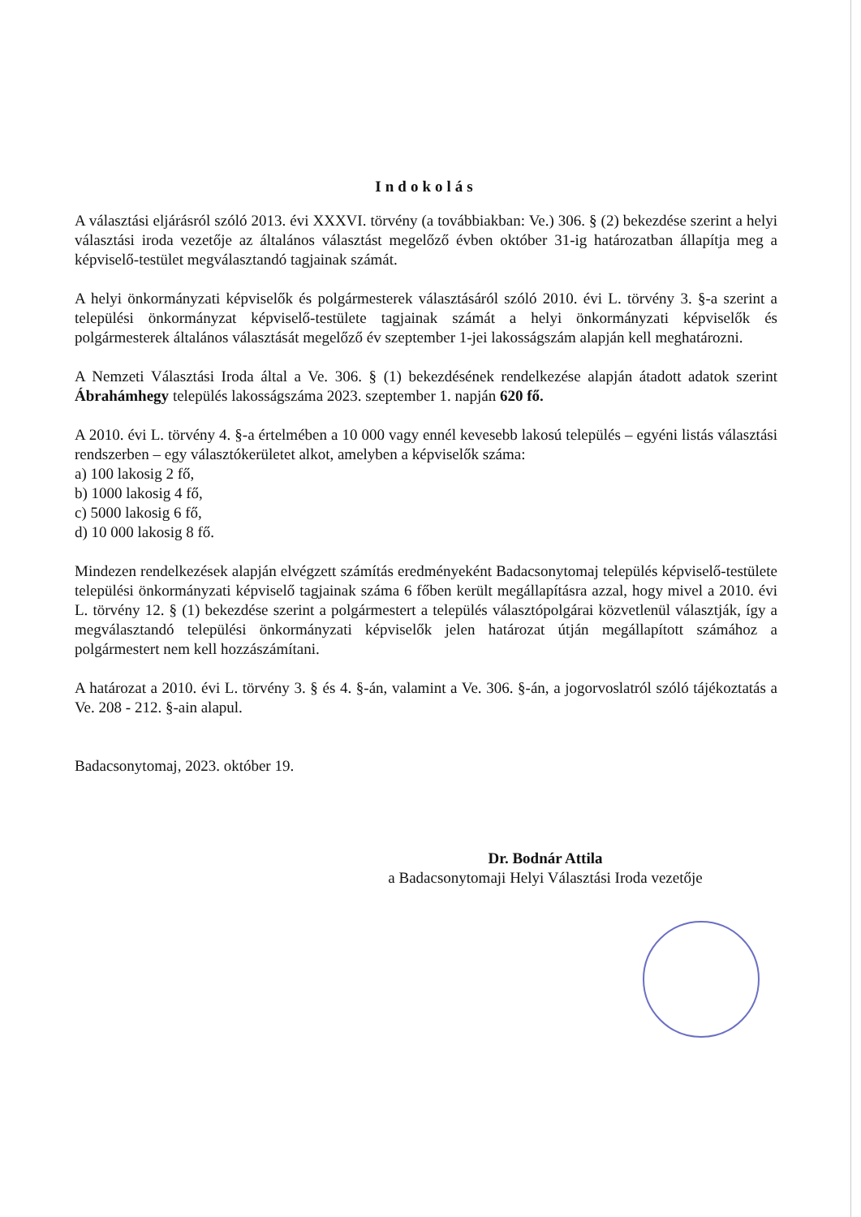Indokolás
A választási eljárásról szóló 2013. évi XXXVI. törvény (a továbbiakban: Ve.) 306. § (2) bekezdése szerint a helyi választási iroda vezetője az általános választást megelőző évben október 31-ig határozatban állapítja meg a képviselő-testület megválasztandó tagjainak számát.
A helyi önkormányzati képviselők és polgármesterek választásáról szóló 2010. évi L. törvény 3. §-a szerint a települési önkormányzat képviselő-testülete tagjainak számát a helyi önkormányzati képviselők és polgármesterek általános választását megelőző év szeptember 1-jei lakosságszám alapján kell meghatározni.
A Nemzeti Választási Iroda által a Ve. 306. § (1) bekezdésének rendelkezése alapján átadott adatok szerint Ábrahámhegy település lakosságszáma 2023. szeptember 1. napján 620 fő.
A 2010. évi L. törvény 4. §-a értelmében a 10 000 vagy ennél kevesebb lakosú település – egyéni listás választási rendszerben – egy választókerületet alkot, amelyben a képviselők száma:
a) 100 lakosig 2 fő,
b) 1000 lakosig 4 fő,
c) 5000 lakosig 6 fő,
d) 10 000 lakosig 8 fő.
Mindezen rendelkezések alapján elvégzett számítás eredményeként Badacsonytomaj település képviselő-testülete települési önkormányzati képviselő tagjainak száma 6 főben került megállapításra azzal, hogy mivel a 2010. évi L. törvény 12. § (1) bekezdése szerint a polgármestert a település választópolgárai közvetlenül választják, így a megválasztandó települési önkormányzati képviselők jelen határozat útján megállapított számához a polgármestert nem kell hozzászámítani.
A határozat a 2010. évi L. törvény 3. § és 4. §-án, valamint a Ve. 306. §-án, a jogorvoslatról szóló tájékoztatás a Ve. 208 - 212. §-ain alapul.
Badacsonytomaj, 2023. október 19.
Dr. Bodnár Attila
a Badacsonytomaji Helyi Választási Iroda vezetője